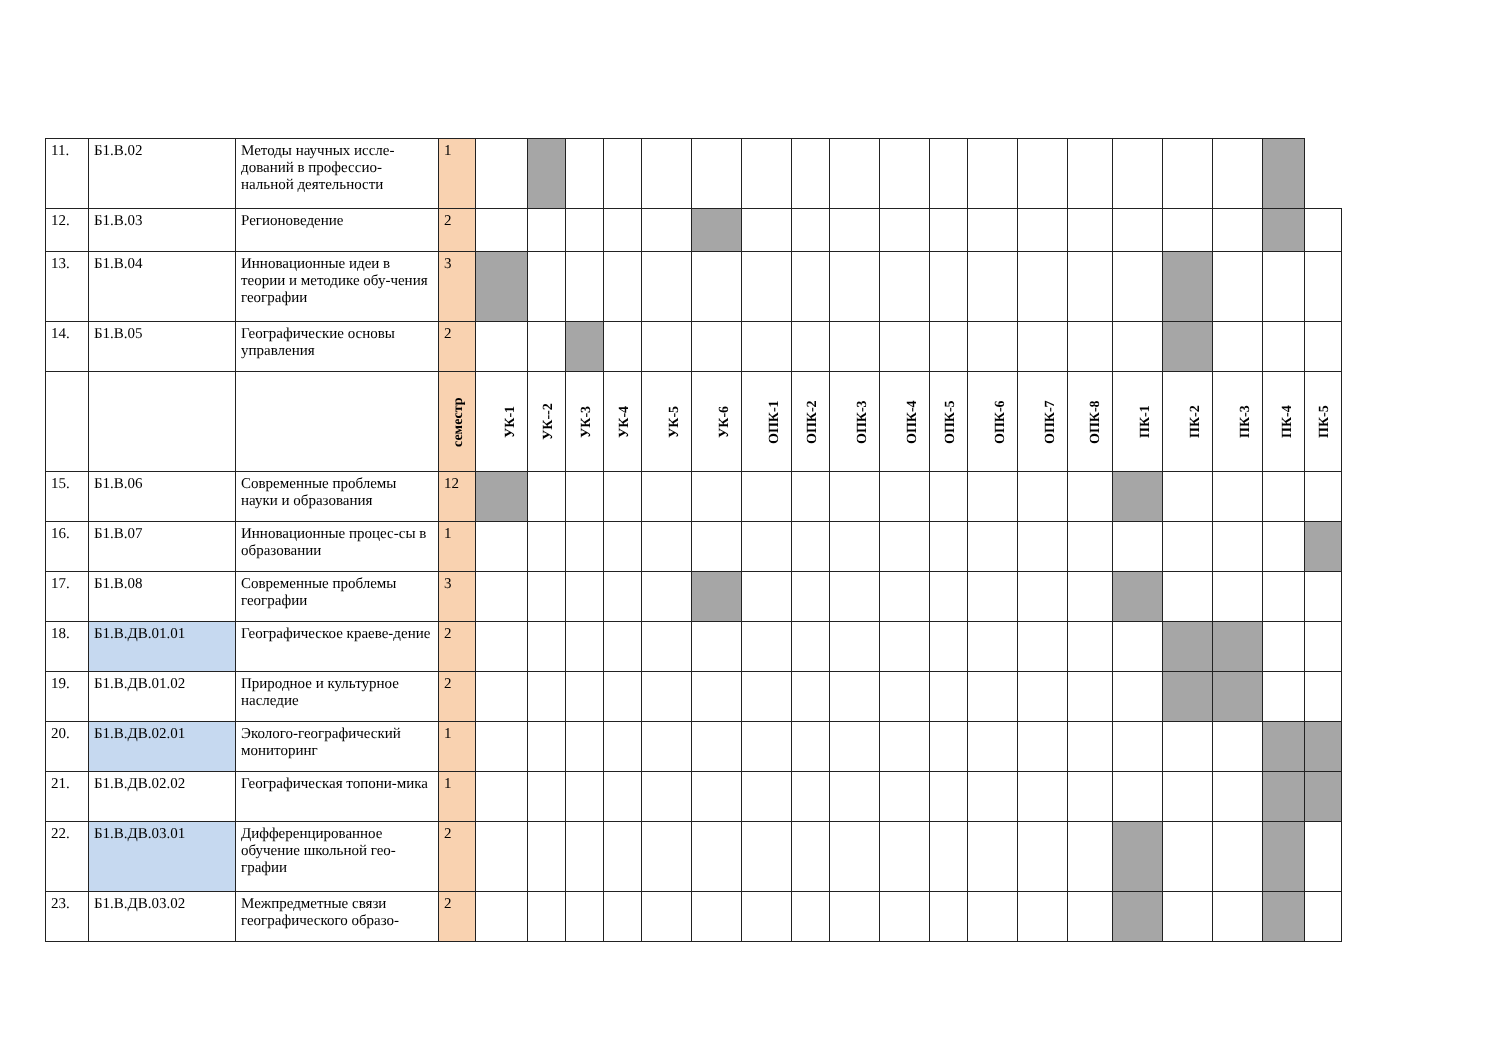| 11. | Б1.В.02 | Методы научных иссле-дований в профессио-нальной деятельности | 1 | | | | | | | | | | | | | | | | | | | |
| 12. | Б1.В.03 | Регионоведение | 2 | | | | | | | | | | | | | | | | | | | |
| 13. | Б1.В.04 | Инновационные идеи в теории и методике обу-чения географии | 3 | | | | | | | | | | | | | | | | | | | |
| 14. | Б1.В.05 | Географические основы управления | 2 | | | | | | | | | | | | | | | | | | | |
| | | | семестр | УК-1 | УК--2 | УК-3 | УК-4 | УК-5 | УК-6 | ОПК-1 | ОПК-2 | ОПК-3 | ОПК-4 | ОПК-5 | ОПК-6 | ОПК-7 | ОПК-8 | ПК-1 | ПК-2 | ПК-3 | ПК-4 | ПК-5 |
| 15. | Б1.В.06 | Современные проблемы науки и образования | 12 | | | | | | | | | | | | | | | | | | | |
| 16. | Б1.В.07 | Инновационные процес-сы в образовании | 1 | | | | | | | | | | | | | | | | | | | |
| 17. | Б1.В.08 | Современные проблемы географии | 3 | | | | | | | | | | | | | | | | | | | |
| 18. | Б1.В.ДВ.01.01 | Географическое краеве-дение | 2 | | | | | | | | | | | | | | | | | | | |
| 19. | Б1.В.ДВ.01.02 | Природное и культурное наследие | 2 | | | | | | | | | | | | | | | | | | | |
| 20. | Б1.В.ДВ.02.01 | Эколого-географический мониторинг | 1 | | | | | | | | | | | | | | | | | | | |
| 21. | Б1.В.ДВ.02.02 | Географическая топони-мика | 1 | | | | | | | | | | | | | | | | | | | |
| 22. | Б1.В.ДВ.03.01 | Дифференцированное обучение школьной гео-графии | 2 | | | | | | | | | | | | | | | | | | | |
| 23. | Б1.В.ДВ.03.02 | Межпредметные связи географического образо- | 2 | | | | | | | | | | | | | | | | | | | |